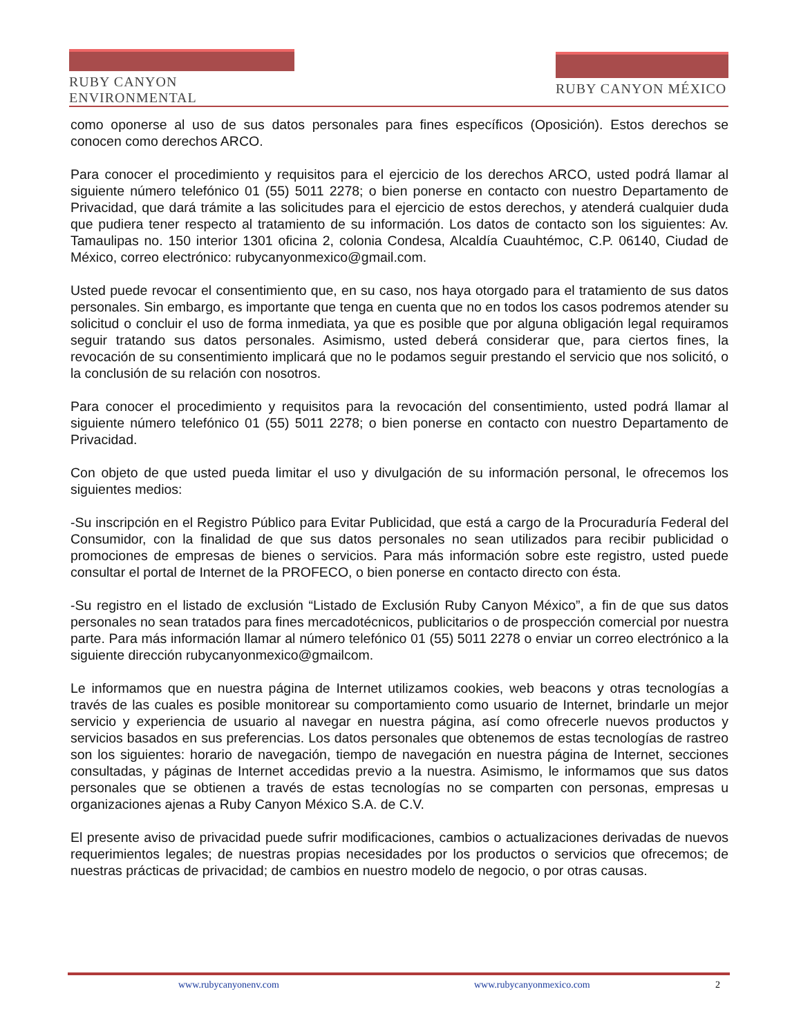RUBY CANYON ENVIRONMENTAL
RUBY CANYON MÉXICO
como oponerse al uso de sus datos personales para fines específicos (Oposición). Estos derechos se conocen como derechos ARCO.
Para conocer el procedimiento y requisitos para el ejercicio de los derechos ARCO, usted podrá llamar al siguiente número telefónico 01 (55) 5011 2278; o bien ponerse en contacto con nuestro Departamento de Privacidad, que dará trámite a las solicitudes para el ejercicio de estos derechos, y atenderá cualquier duda que pudiera tener respecto al tratamiento de su información. Los datos de contacto son los siguientes: Av. Tamaulipas no. 150 interior 1301 oficina 2, colonia Condesa, Alcaldía Cuauhtémoc, C.P. 06140, Ciudad de México, correo electrónico: rubycanyonmexico@gmail.com.
Usted puede revocar el consentimiento que, en su caso, nos haya otorgado para el tratamiento de sus datos personales. Sin embargo, es importante que tenga en cuenta que no en todos los casos podremos atender su solicitud o concluir el uso de forma inmediata, ya que es posible que por alguna obligación legal requiramos seguir tratando sus datos personales. Asimismo, usted deberá considerar que, para ciertos fines, la revocación de su consentimiento implicará que no le podamos seguir prestando el servicio que nos solicitó, o la conclusión de su relación con nosotros.
Para conocer el procedimiento y requisitos para la revocación del consentimiento, usted podrá llamar al siguiente número telefónico 01 (55) 5011 2278; o bien ponerse en contacto con nuestro Departamento de Privacidad.
Con objeto de que usted pueda limitar el uso y divulgación de su información personal, le ofrecemos los siguientes medios:
-Su inscripción en el Registro Público para Evitar Publicidad, que está a cargo de la Procuraduría Federal del Consumidor, con la finalidad de que sus datos personales no sean utilizados para recibir publicidad o promociones de empresas de bienes o servicios. Para más información sobre este registro, usted puede consultar el portal de Internet de la PROFECO, o bien ponerse en contacto directo con ésta.
-Su registro en el listado de exclusión “Listado de Exclusión Ruby Canyon México”, a fin de que sus datos personales no sean tratados para fines mercadotécnicos, publicitarios o de prospección comercial por nuestra parte. Para más información llamar al número telefónico 01 (55) 5011 2278 o enviar un correo electrónico a la siguiente dirección rubycanyonmexico@gmailcom.
Le informamos que en nuestra página de Internet utilizamos cookies, web beacons y otras tecnologías a través de las cuales es posible monitorear su comportamiento como usuario de Internet, brindarle un mejor servicio y experiencia de usuario al navegar en nuestra página, así como ofrecerle nuevos productos y servicios basados en sus preferencias. Los datos personales que obtenemos de estas tecnologías de rastreo son los siguientes: horario de navegación, tiempo de navegación en nuestra página de Internet, secciones consultadas, y páginas de Internet accedidas previo a la nuestra. Asimismo, le informamos que sus datos personales que se obtienen a través de estas tecnologías no se comparten con personas, empresas u organizaciones ajenas a Ruby Canyon México S.A. de C.V.
El presente aviso de privacidad puede sufrir modificaciones, cambios o actualizaciones derivadas de nuevos requerimientos legales; de nuestras propias necesidades por los productos o servicios que ofrecemos; de nuestras prácticas de privacidad; de cambios en nuestro modelo de negocio, o por otras causas.
www.rubycanyonenv.com www.rubycanyonmexico.com 2